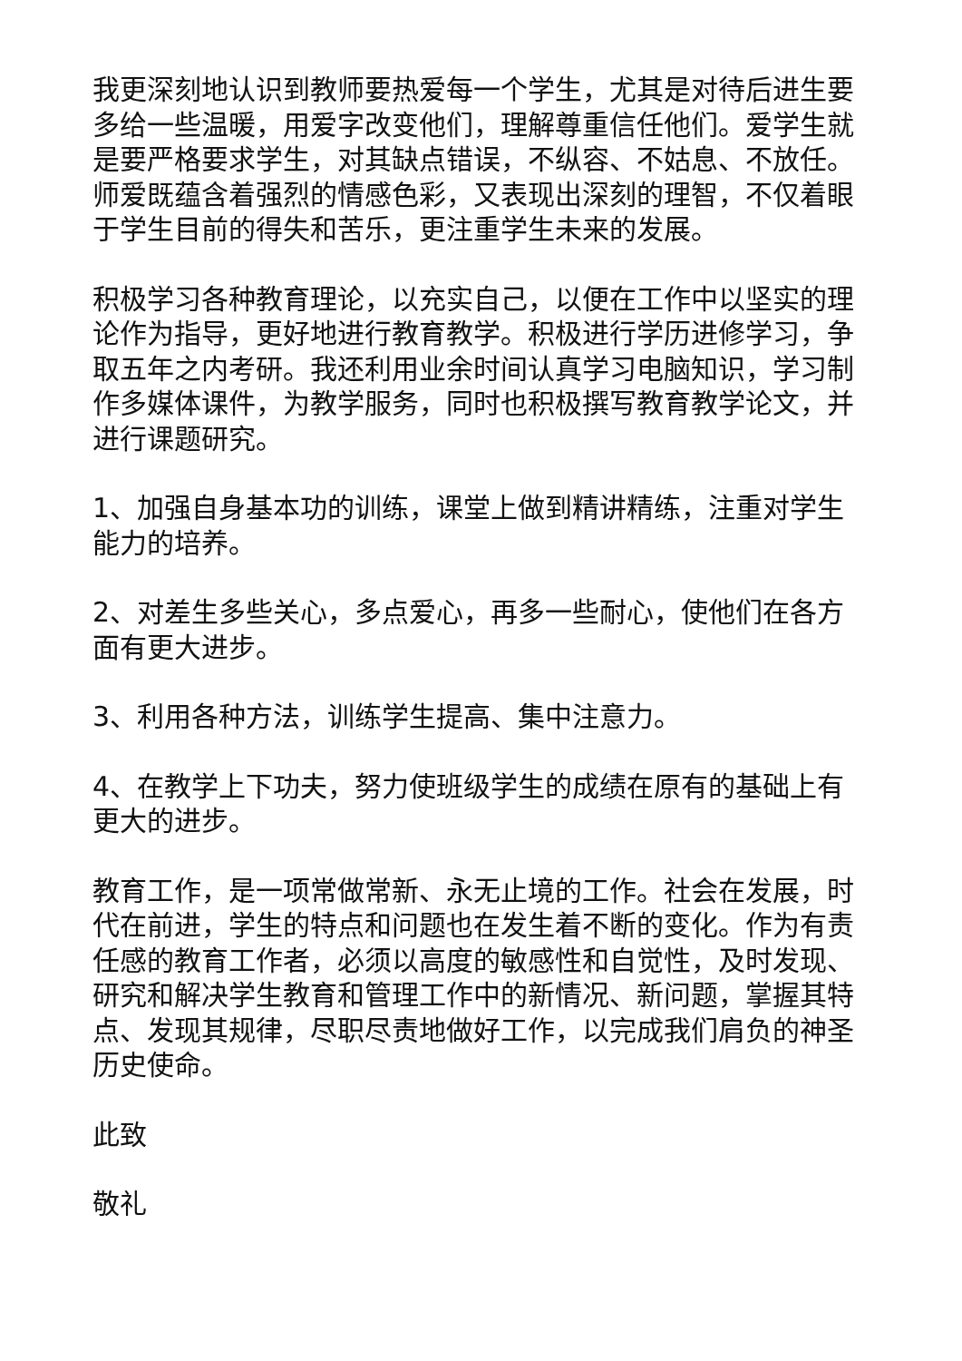我更深刻地认识到教师要热爱每一个学生，尤其是对待后进生要多给一些温暖，用爱字改变他们，理解尊重信任他们。爱学生就是要严格要求学生，对其缺点错误，不纵容、不姑息、不放任。师爱既蕴含着强烈的情感色彩，又表现出深刻的理智，不仅着眼于学生目前的得失和苦乐，更注重学生未来的发展。
积极学习各种教育理论，以充实自己，以便在工作中以坚实的理论作为指导，更好地进行教育教学。积极进行学历进修学习，争取五年之内考研。我还利用业余时间认真学习电脑知识，学习制作多媒体课件，为教学服务，同时也积极撰写教育教学论文，并进行课题研究。
1、加强自身基本功的训练，课堂上做到精讲精练，注重对学生能力的培养。
2、对差生多些关心，多点爱心，再多一些耐心，使他们在各方面有更大进步。
3、利用各种方法，训练学生提高、集中注意力。
4、在教学上下功夫，努力使班级学生的成绩在原有的基础上有更大的进步。
教育工作，是一项常做常新、永无止境的工作。社会在发展，时代在前进，学生的特点和问题也在发生着不断的变化。作为有责任感的教育工作者，必须以高度的敏感性和自觉性，及时发现、研究和解决学生教育和管理工作中的新情况、新问题，掌握其特点、发现其规律，尽职尽责地做好工作，以完成我们肩负的神圣历史使命。
此致
敬礼